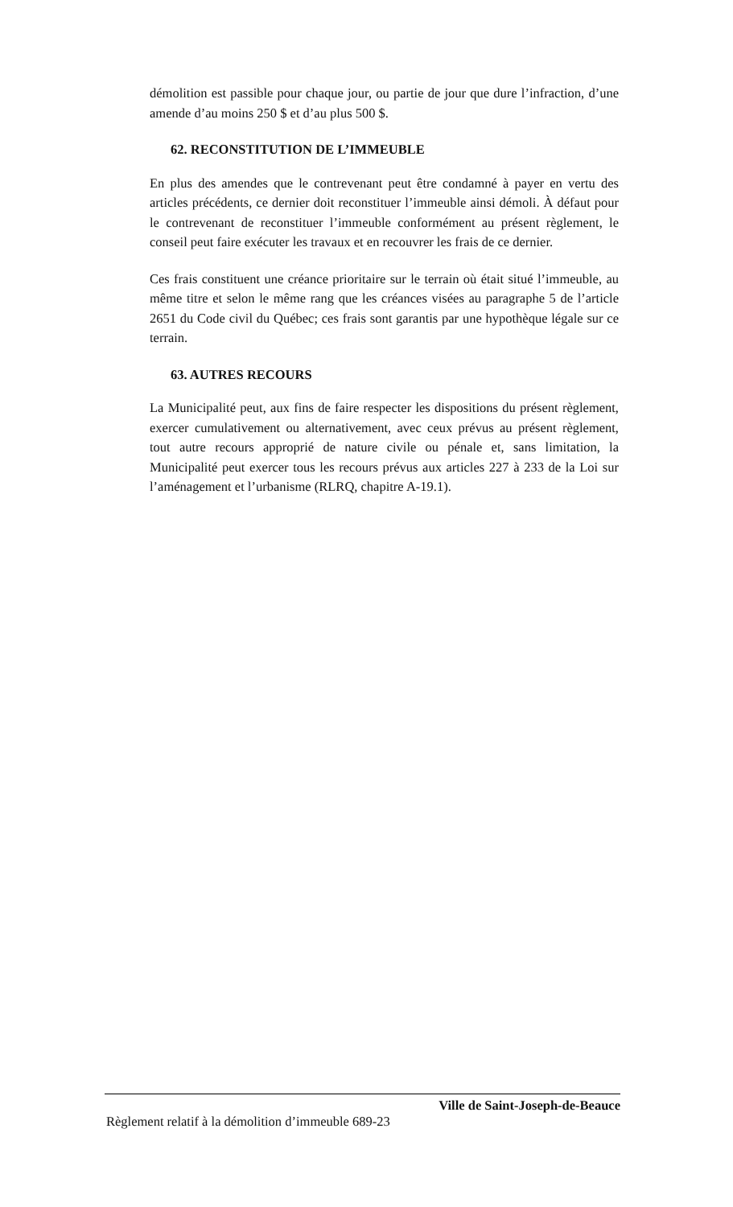démolition est passible pour chaque jour, ou partie de jour que dure l’infraction, d’une amende d’au moins 250 $ et d’au plus 500 $.
62. RECONSTITUTION DE L’IMMEUBLE
En plus des amendes que le contrevenant peut être condamné à payer en vertu des articles précédents, ce dernier doit reconstituer l’immeuble ainsi démoli. À défaut pour le contrevenant de reconstituer l’immeuble conformément au présent règlement, le conseil peut faire exécuter les travaux et en recouvrer les frais de ce dernier.
Ces frais constituent une créance prioritaire sur le terrain où était situé l’immeuble, au même titre et selon le même rang que les créances visées au paragraphe 5 de l’article 2651 du Code civil du Québec; ces frais sont garantis par une hypothèque légale sur ce terrain.
63. AUTRES RECOURS
La Municipalité peut, aux fins de faire respecter les dispositions du présent règlement, exercer cumulativement ou alternativement, avec ceux prévus au présent règlement, tout autre recours approprié de nature civile ou pénale et, sans limitation, la Municipalité peut exercer tous les recours prévus aux articles 227 à 233 de la Loi sur l’aménagement et l’urbanisme (RLRQ, chapitre A-19.1).
Ville de Saint-Joseph-de-Beauce
Règlement relatif à la démolition d’immeuble 689-23